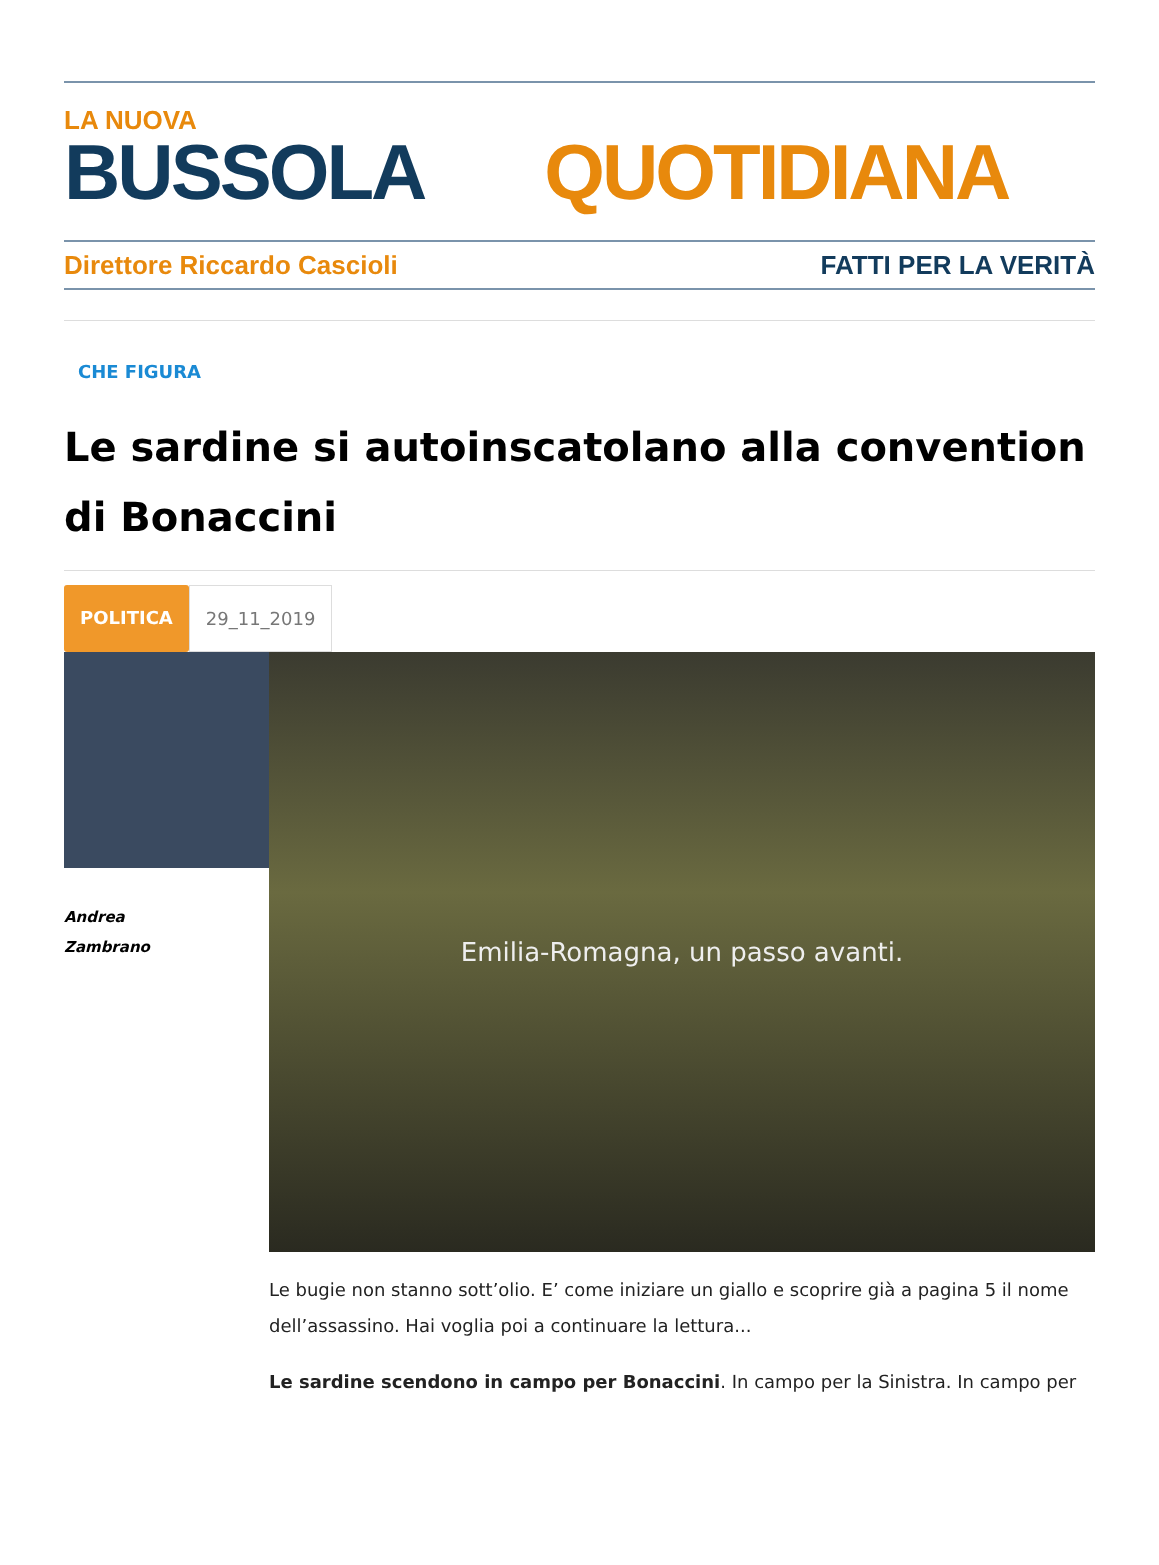LA NUOVA
BUSSOLA QUOTIDIANA
Direttore Riccardo Cascioli FATTI PER LA VERITÀ
CHE FIGURA
Le sardine si autoinscatolano alla convention di Bonaccini
POLITICA 29_11_2019
Andrea
Zambrano
Emilia-Romagna, un passo avanti.
Le bugie non stanno sott’olio. E’ come iniziare un giallo e scoprire già a pagina 5 il nome dell’assassino. Hai voglia poi a continuare la lettura...
Le sardine scendono in campo per Bonaccini. In campo per la Sinistra. In campo per